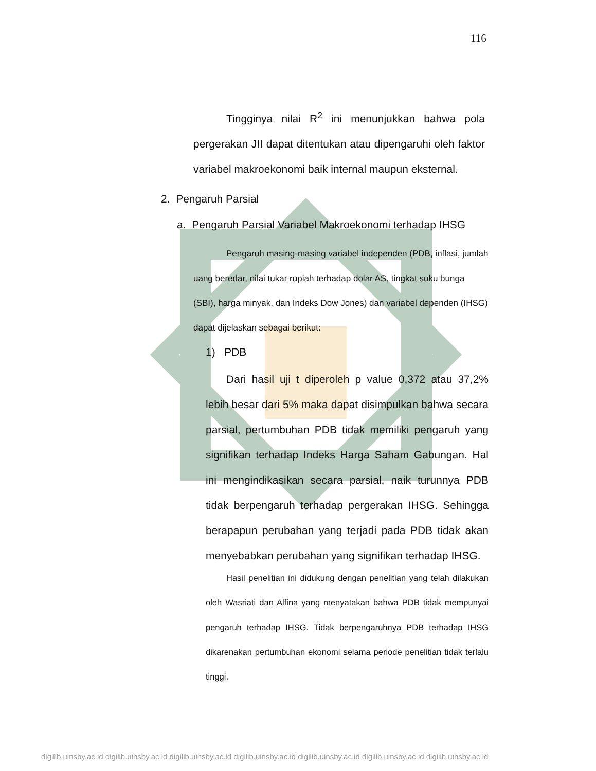116
Tingginya nilai R<sup>2</sup> ini menunjukkan bahwa pola pergerakan JII dapat ditentukan atau dipengaruhi oleh faktor variabel makroekonomi baik internal maupun eksternal.
2. Pengaruh Parsial
a. Pengaruh Parsial Variabel Makroekonomi terhadap IHSG
Pengaruh masing-masing variabel independen (PDB, inflasi, jumlah uang beredar, nilai tukar rupiah terhadap dolar AS, tingkat suku bunga (SBI), harga minyak, dan Indeks Dow Jones) dan variabel dependen (IHSG) dapat dijelaskan sebagai berikut:
1) PDB
Dari hasil uji t diperoleh p value 0,372 atau 37,2% lebih besar dari 5% maka dapat disimpulkan bahwa secara parsial, pertumbuhan PDB tidak memiliki pengaruh yang signifikan terhadap Indeks Harga Saham Gabungan. Hal ini mengindikasikan secara parsial, naik turunnya PDB tidak berpengaruh terhadap pergerakan IHSG. Sehingga berapapun perubahan yang terjadi pada PDB tidak akan menyebabkan perubahan yang signifikan terhadap IHSG.
Hasil penelitian ini didukung dengan penelitian yang telah dilakukan oleh Wasriati dan Alfina yang menyatakan bahwa PDB tidak mempunyai pengaruh terhadap IHSG. Tidak berpengaruhnya PDB terhadap IHSG dikarenakan pertumbuhan ekonomi selama periode penelitian tidak terlalu tinggi.
digilib.uinsby.ac.id digilib.uinsby.ac.id digilib.uinsby.ac.id digilib.uinsby.ac.id digilib.uinsby.ac.id digilib.uinsby.ac.id digilib.uinsby.ac.id